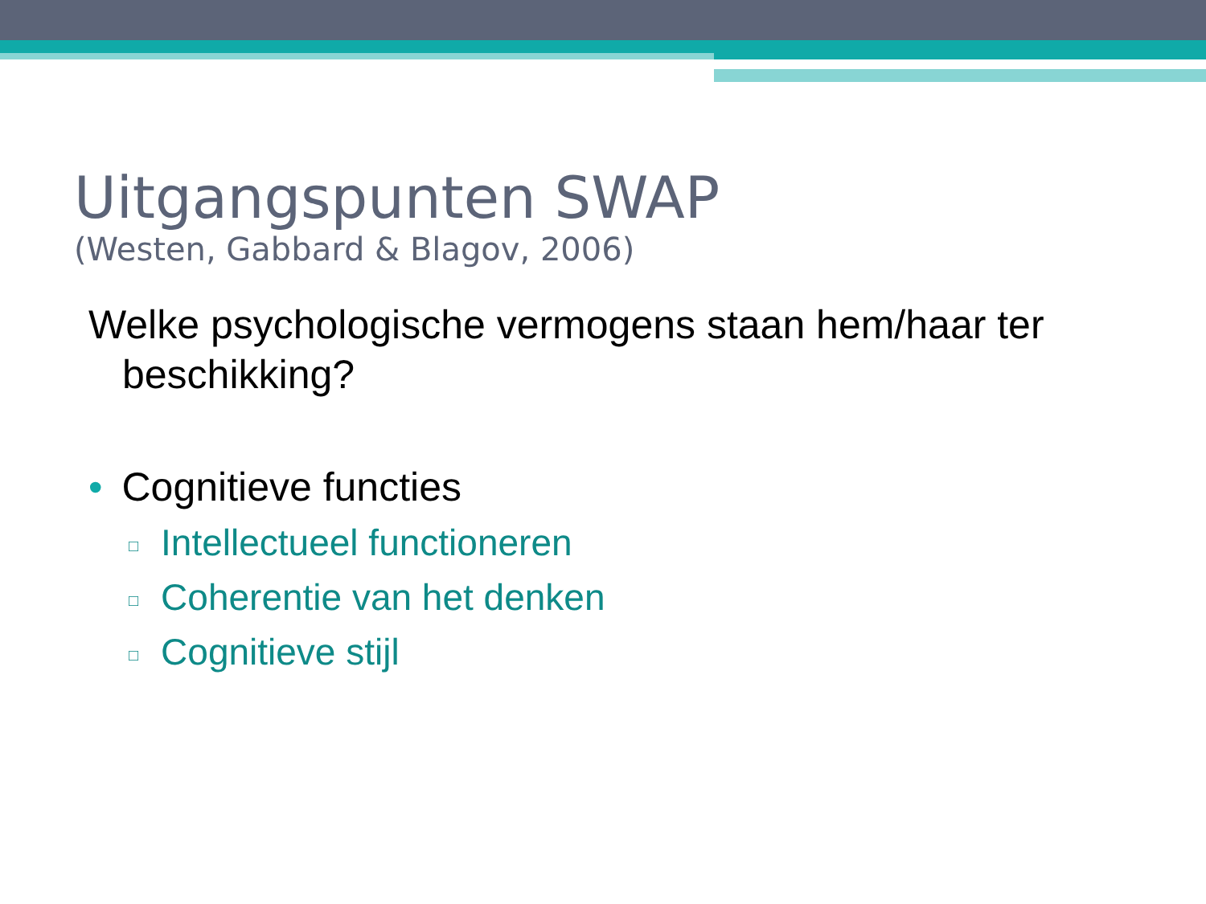Uitgangspunten SWAP
(Westen, Gabbard & Blagov, 2006)
Welke psychologische vermogens staan hem/haar ter beschikking?
• Cognitieve functies
□ Intellectueel functioneren
□ Coherentie van het denken
□ Cognitieve stijl